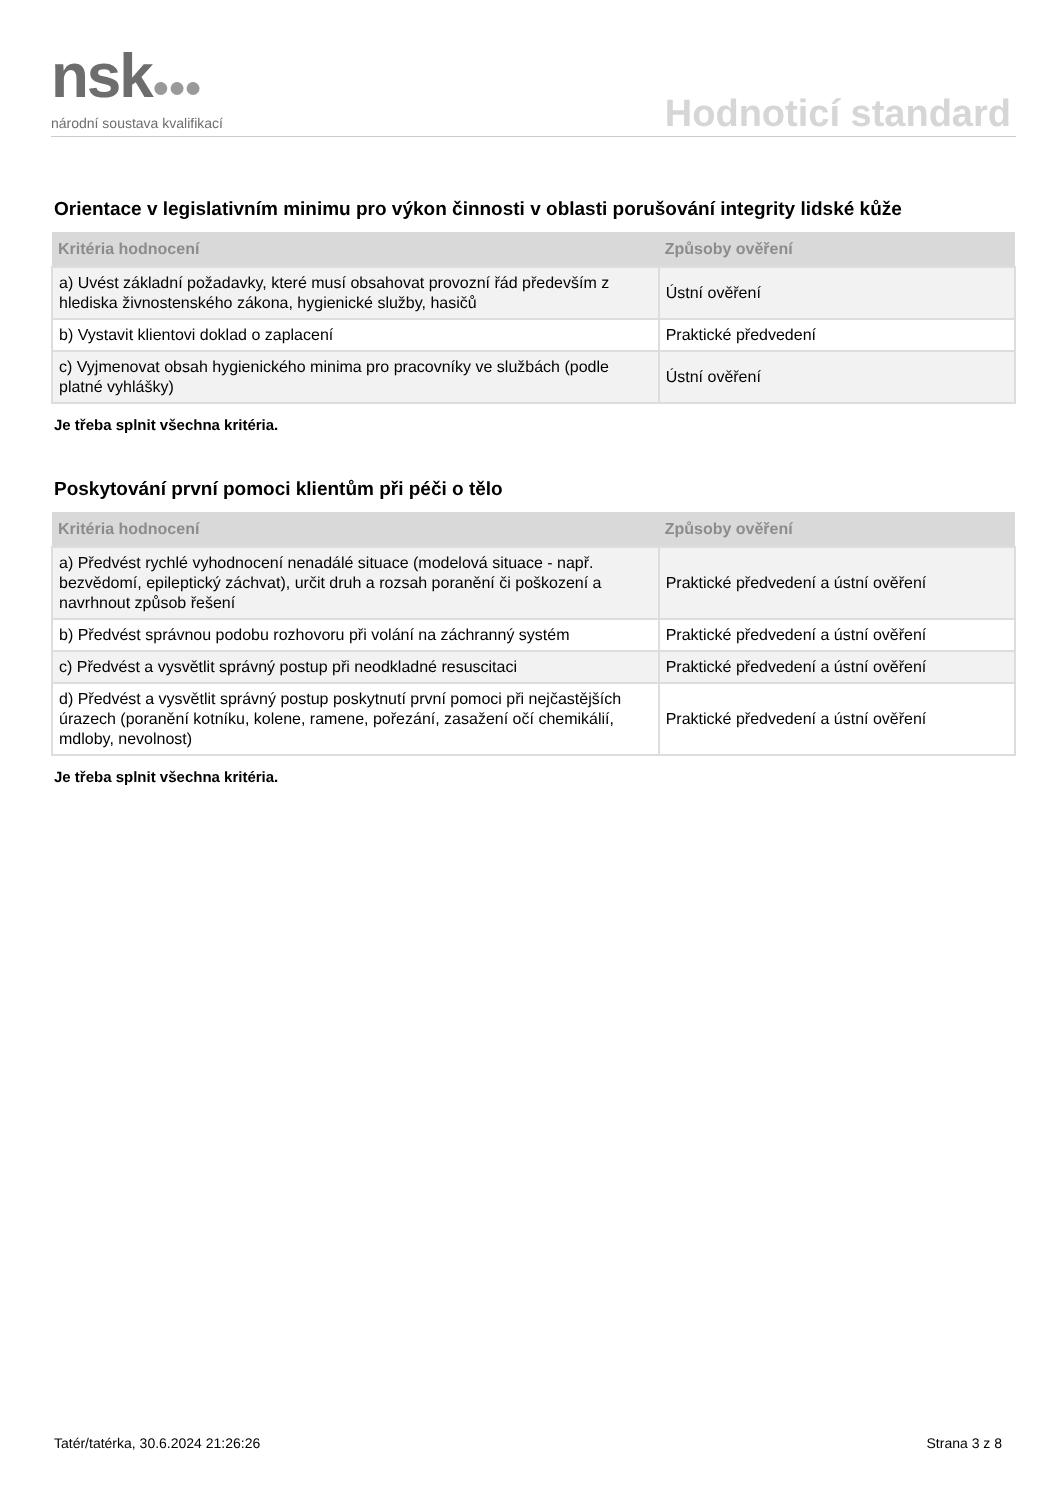nsk●●●
národní soustava kvalifikací
Hodnoticí standard
Orientace v legislativním minimu pro výkon činnosti v oblasti porušování integrity lidské kůže
| Kritéria hodnocení | Způsoby ověření |
| --- | --- |
| a) Uvést základní požadavky, které musí obsahovat provozní řád především z hlediska živnostenského zákona, hygienické služby, hasičů | Ústní ověření |
| b) Vystavit klientovi doklad o zaplacení | Praktické předvedení |
| c) Vyjmenovat obsah hygienického minima pro pracovníky ve službách (podle platné vyhlášky) | Ústní ověření |
Je třeba splnit všechna kritéria.
Poskytování první pomoci klientům při péči o tělo
| Kritéria hodnocení | Způsoby ověření |
| --- | --- |
| a) Předvést rychlé vyhodnocení nenadálé situace (modelová situace - např. bezvědomí, epileptický záchvat), určit druh a rozsah poranění či poškození a navrhnout způsob řešení | Praktické předvedení a ústní ověření |
| b) Předvést správnou podobu rozhovoru při volání na záchranný systém | Praktické předvedení a ústní ověření |
| c) Předvést a vysvětlit správný postup při neodkladné resuscitaci | Praktické předvedení a ústní ověření |
| d) Předvést a vysvětlit správný postup poskytnutí první pomoci při nejčastějších úrazech (poranění kotníku, kolene, ramene, pořezání, zasažení očí chemikálií, mdloby, nevolnost) | Praktické předvedení a ústní ověření |
Je třeba splnit všechna kritéria.
Tatér/tatérka, 30.6.2024 21:26:26 Strana 3 z 8